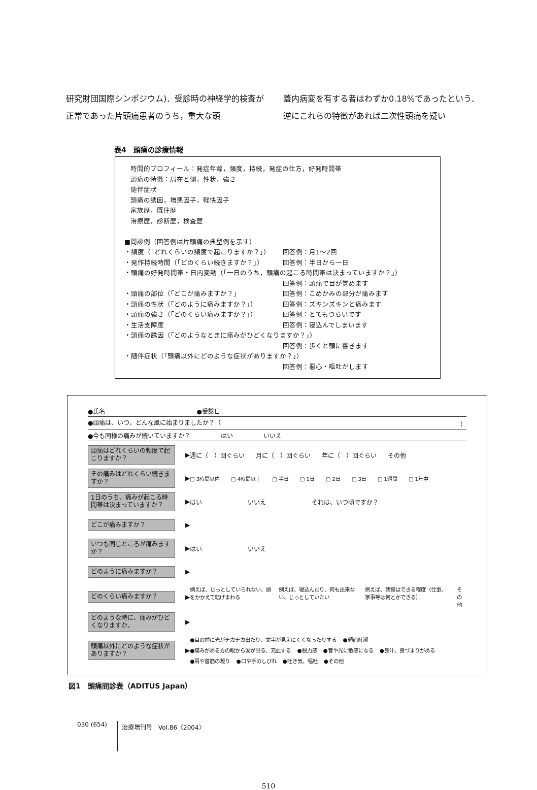研究財団国際シンポジウム)．受診時の神経学的検査が正常であった片頭痛患者のうち，重大な頭
蓋内病変を有する者はわずか0.18%であったという．逆にこれらの特徴があれば二次性頭痛を疑い
表4　頭痛の診療情報
時間的プロフィール：発症年齢，頻度，持続，発症の仕方，好発時間帯
頭痛の特徴：局在と側，性状，強さ
随伴症状
頭痛の誘因，増悪因子，軽快因子
家族歴，既往歴
治療歴，診断歴，検査歴
■問診例（回答例は片頭痛の典型例を示す）
・頻度（「どれくらいの頻度で起こりますか？」） 回答例：月1～2回
・発作持続時間（「どのくらい続きますか？」） 回答例：半日から一日
・頭痛の好発時間帯・日内変動（「一日のうち，頭痛の起こる時間帯は決まっていますか？」）
回答例：頭痛で目が覚めます
・頭痛の部位（「どこが痛みますか？」 回答例：こめかみの部分が痛みます
・頭痛の性状（「どのように痛みますか？」） 回答例：ズキンズキンと痛みます
・頭痛の強さ（「どのくらい痛みますか？」） 回答例：とてもつらいです
・生活支障度 回答例：寝込んでしまいます
・頭痛の誘因（「どのようなときに痛みがひどくなりますか？」）
回答例：歩くと頭に響きます
・随伴症状（「頭痛以外にどのような症状がありますか？」）
回答例：悪心・嘔吐がします
●氏名 ●受診日
●頭痛は、いつ、どんな風に始まりましたか？（ ）
●今も同様の痛みが続いていますか？ はい いいえ
頭痛はどれくらいの頻度で起こりますか？
▶
週に（　）回ぐらい 月に（　）回ぐらい 年に（　）回ぐらい その他
その痛みはどれくらい続きますか？
▶
□ 3時間以内 □ 4時間以上 □ 半日 □ 1日 □ 2日 □ 3日 □ 1週間 □ 1年中
1日のうち、痛みが起こる時間帯は決まっていますか？
▶
はい いいえ それは、いつ頃ですか？
どこが痛みますか？
▶
いつも同じところが痛みますか？
▶
はい いいえ
どのように痛みますか？
▶
どのくらい痛みますか？
▶
例えば、じっとしていられない、頭をかかえて転げまわる 例えば、寝込んだり、何も出来ない、じっとしていたい 例えば、我慢はできる程度（仕事、家事等は何とかできる） その他
どのような時に、痛みがひどくなりますか。
▶
頭痛以外にどのような症状がありますか？
▶
●目の前に光がチカチカ出たり、文字が見えにくくなったりする ●顔面紅潮 ●痛みがある方の眼から涙が出る、充血する ●脱力感 ●音や光に敏感になる ●鼻汁、鼻づまりがある ●肩や首筋の凝り ●口や手のしびれ ●吐き気、嘔吐 ●その他
図1　頭痛問診表（ADITUS Japan）
030 (654) 治療増刊号　Vol.86〈2004〉
510